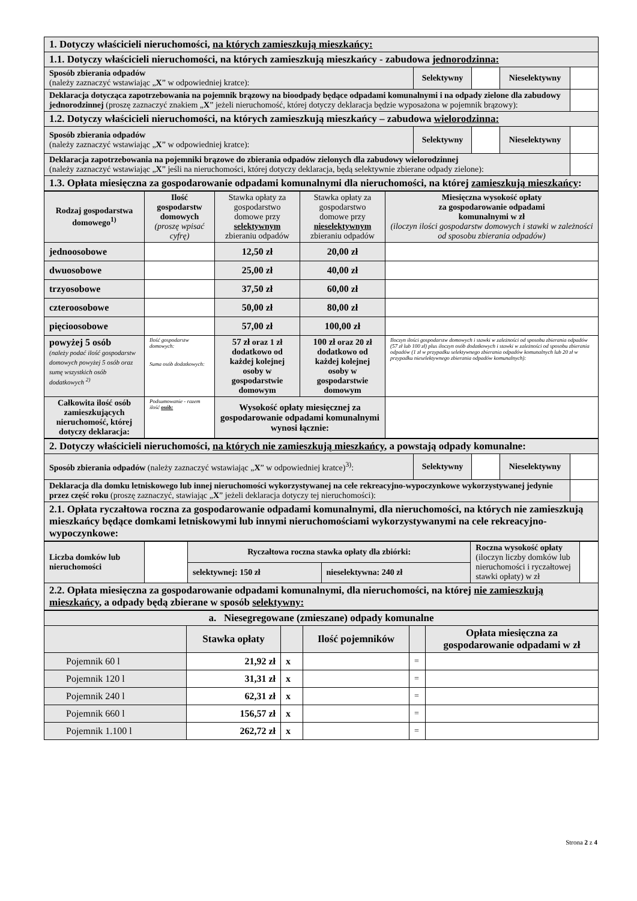| 1. Dotyczy właścicieli nieruchomości, na których zamieszkują mieszkańcy: | | | | |
| 1.1. Dotyczy właścicieli nieruchomości, na których zamieszkują mieszkańcy - zabudowa jednorodzinna: | | | | |
| Sposób zbierania odpadów (należy zaznaczyć wstawiając „ X ” w odpowiedniej kratce): | Selektywny | | Nieselektywny | |
| Deklaracja dotycząca zapotrzebowania na pojemnik brązowy na bioodpady będące odpadami komunalnymi i na odpady zielone dla zabudowy jednorodzinnej (proszę zaznaczyć znakiem „ X ” jeżeli nieruchomość, której dotyczy deklaracja będzie wyposażona w pojemnik brązowy): | | | | |
| 1.2. Dotyczy właścicieli nieruchomości, na których zamieszkują mieszkańcy – zabudowa wielorodzinna: | | | | |
| Sposób zbierania odpadów (należy zaznaczyć wstawiając „ X ” w odpowiedniej kratce): | Selektywny | | Nieselektywny | |
| Deklaracja zapotrzebowania na pojemniki brązowe do zbierania odpadów zielonych dla zabudowy wielorodzinnej (należy zaznaczyć wstawiając „ X ” jeśli na nieruchomości, której dotyczy deklaracja, będą selektywnie zbierane odpady zielone): | | | | |
| 1.3. Opłata miesięczna za gospodarowanie odpadami komunalnymi dla nieruchomości, na której zamieszkują mieszkańcy : | | | | |
| Rodzaj gospodarstwa domowego<sup>1)</sup> | Ilość gospodarstw domowych (proszę wpisać cyfrę) | Stawka opłaty za gospodarstwo domowe przy selektywnym zbieraniu odpadów | Stawka opłaty za gospodarstwo domowe przy nieselektywnym zbieraniu odpadów | Miesięczna wysokość opłaty za gospodarowanie odpadami komunalnymi w zł (iloczyn ilości gospodarstw domowych i stawki w zależności od sposobu zbierania odpadów) |
| jednoosobowe | | 12,50 zł | 20,00 zł | |
| dwuosobowe | | 25,00 zł | 40,00 zł | |
| trzyosobowe | | 37,50 zł | 60,00 zł | |
| czteroosobowe | | 50,00 zł | 80,00 zł | |
| pięcioosobowe | | 57,00 zł | 100,00 zł | |
| powyżej 5 osób (należy podać ilość gospodarstw domowych powyżej 5 osób oraz sumę wszystkich osób dodatkowych <sup>2)</sup> | Ilość gospodarstw domowych: Suma osób dodatkowych: | 57 zł oraz 1 zł dodatkowo od każdej kolejnej osoby w gospodarstwie domowym | 100 zł oraz 20 zł dodatkowo od każdej kolejnej osoby w gospodarstwie domowym | Iloczyn ilości gospodarstw domowych i stawki w zależności od sposobu zbierania odpadów (57 zł lub 100 zł) plus iloczyn osób dodatkowych i stawki w zależności od sposobu zbierania odpadów (1 zł w przypadku selektywnego zbierania odpadów komunalnych lub 20 zł w przypadku nieselektywnego zbierania odpadów komunalnych): |
| Całkowita ilość osób zamieszkujących nieruchomość, której dotyczy deklaracja: | Podsumowanie - razem ilość osób: | Wysokość opłaty miesięcznej za gospodarowanie odpadami komunalnymi wynosi łącznie: | | |
| 2. Dotyczy właścicieli nieruchomości, na których nie zamieszkują mieszkańcy , a powstają odpady komunalne: | | | | |
| Sposób zbierania odpadów (należy zaznaczyć wstawiając „ X ” w odpowiedniej kratce)<sup>3)</sup>: | Selektywny | | Nieselektywny | |
| Deklaracja dla domku letniskowego lub innej nieruchomości wykorzystywanej na cele rekreacyjno-wypoczynkowe wykorzystywanej jedynie przez część roku (proszę zaznaczyć, stawiając „ X ” jeżeli deklaracja dotyczy tej nieruchomości): | | | | |
| 2.1. Opłata ryczałtowa roczna za gospodarowanie odpadami komunalnymi, dla nieruchomości, na których nie zamieszkują mieszkańcy będące domkami letniskowymi lub innymi nieruchomościami wykorzystywanymi na cele rekreacyjno-wypoczynkowe: | | | | |
| Liczba domków lub nieruchomości | | Ryczałtowa roczna stawka opłaty dla zbiórki: | | Roczna wysokość opłaty (iloczyn liczby domków lub nieruchomości i ryczałtowej stawki opłaty) w zł | |
| | | selektywnej: 150 zł | nieselektywna: 240 zł | | |
| 2.2. Opłata miesięczna za gospodarowanie odpadami komunalnymi, dla nieruchomości, na której nie zamieszkują mieszkańcy , a odpady będą zbierane w sposób selektywny: | | | | | |
| a. Niesegregowane (zmieszane) odpady komunalne | | | | | |
| | Stawka opłaty | | Ilość pojemników | | Opłata miesięczna za gospodarowanie odpadami w zł |
| Pojemnik 60 l | 21,92 zł | x | | = | |
| Pojemnik 120 l | 31,31 zł | x | | = | |
| Pojemnik 240 l | 62,31 zł | x | | = | |
| Pojemnik 660 l | 156,57 zł | x | | = | |
| Pojemnik 1.100 l | 262,72 zł | x | | = | |
Strona 2 z 4